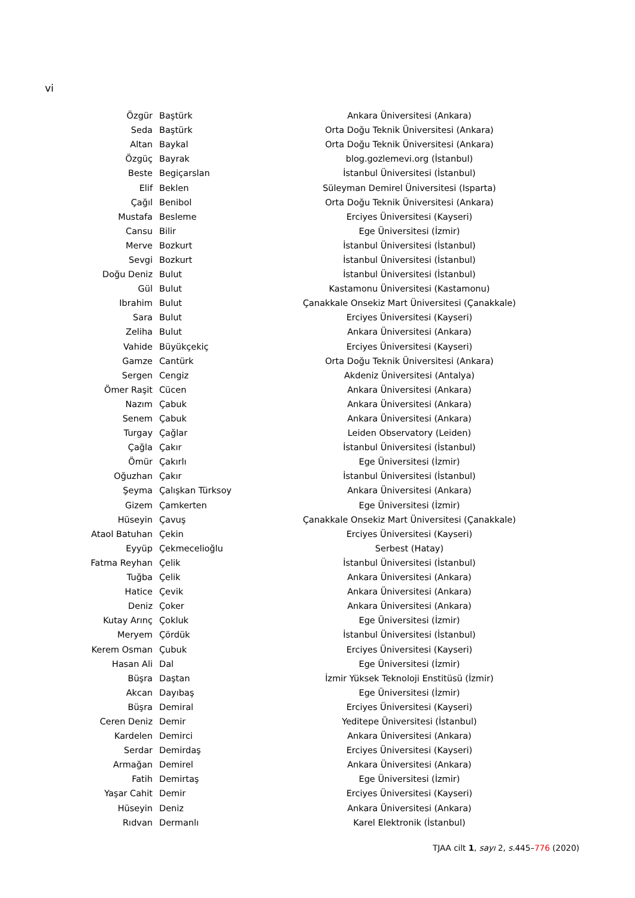vi
| Özgür | Baştürk | Ankara Üniversitesi (Ankara) |
| Seda | Baştürk | Orta Doğu Teknik Üniversitesi (Ankara) |
| Altan | Baykal | Orta Doğu Teknik Üniversitesi (Ankara) |
| Özgüç | Bayrak | blog.gozlemevi.org (İstanbul) |
| Beste | Begiçarslan | İstanbul Üniversitesi (İstanbul) |
| Elif | Beklen | Süleyman Demirel Üniversitesi (Isparta) |
| Çağıl | Benibol | Orta Doğu Teknik Üniversitesi (Ankara) |
| Mustafa | Besleme | Erciyes Üniversitesi (Kayseri) |
| Cansu | Bilir | Ege Üniversitesi (İzmir) |
| Merve | Bozkurt | İstanbul Üniversitesi (İstanbul) |
| Sevgi | Bozkurt | İstanbul Üniversitesi (İstanbul) |
| Doğu Deniz | Bulut | İstanbul Üniversitesi (İstanbul) |
| Gül | Bulut | Kastamonu Üniversitesi (Kastamonu) |
| Ibrahim | Bulut | Çanakkale Onsekiz Mart Üniversitesi (Çanakkale) |
| Sara | Bulut | Erciyes Üniversitesi (Kayseri) |
| Zeliha | Bulut | Ankara Üniversitesi (Ankara) |
| Vahide | Büyükçekiç | Erciyes Üniversitesi (Kayseri) |
| Gamze | Cantürk | Orta Doğu Teknik Üniversitesi (Ankara) |
| Sergen | Cengiz | Akdeniz Üniversitesi (Antalya) |
| Ömer Raşit | Cücen | Ankara Üniversitesi (Ankara) |
| Nazım | Çabuk | Ankara Üniversitesi (Ankara) |
| Senem | Çabuk | Ankara Üniversitesi (Ankara) |
| Turgay | Çağlar | Leiden Observatory (Leiden) |
| Çağla | Çakır | İstanbul Üniversitesi (İstanbul) |
| Ömür | Çakırlı | Ege Üniversitesi (İzmir) |
| Oğuzhan | Çakır | İstanbul Üniversitesi (İstanbul) |
| Şeyma | Çalışkan Türksoy | Ankara Üniversitesi (Ankara) |
| Gizem | Çamkerten | Ege Üniversitesi (İzmir) |
| Hüseyin | Çavuş | Çanakkale Onsekiz Mart Üniversitesi (Çanakkale) |
| Ataol Batuhan | Çekin | Erciyes Üniversitesi (Kayseri) |
| Eyyüp | Çekmecelioğlu | Serbest (Hatay) |
| Fatma Reyhan | Çelik | İstanbul Üniversitesi (İstanbul) |
| Tuğba | Çelik | Ankara Üniversitesi (Ankara) |
| Hatice | Çevik | Ankara Üniversitesi (Ankara) |
| Deniz | Çoker | Ankara Üniversitesi (Ankara) |
| Kutay Arınç | Çokluk | Ege Üniversitesi (İzmir) |
| Meryem | Çördük | İstanbul Üniversitesi (İstanbul) |
| Kerem Osman | Çubuk | Erciyes Üniversitesi (Kayseri) |
| Hasan Ali | Dal | Ege Üniversitesi (İzmir) |
| Büşra | Daştan | İzmir Yüksek Teknoloji Enstitüsü (İzmir) |
| Akcan | Dayıbaş | Ege Üniversitesi (İzmir) |
| Büşra | Demiral | Erciyes Üniversitesi (Kayseri) |
| Ceren Deniz | Demir | Yeditepe Üniversitesi (İstanbul) |
| Kardelen | Demirci | Ankara Üniversitesi (Ankara) |
| Serdar | Demirdaş | Erciyes Üniversitesi (Kayseri) |
| Armağan | Demirel | Ankara Üniversitesi (Ankara) |
| Fatih | Demirtaş | Ege Üniversitesi (İzmir) |
| Yaşar Cahit | Demir | Erciyes Üniversitesi (Kayseri) |
| Hüseyin | Deniz | Ankara Üniversitesi (Ankara) |
| Rıdvan | Dermanlı | Karel Elektronik (İstanbul) |
TJAA cilt 1, sayı 2, s. 445–776 (2020)